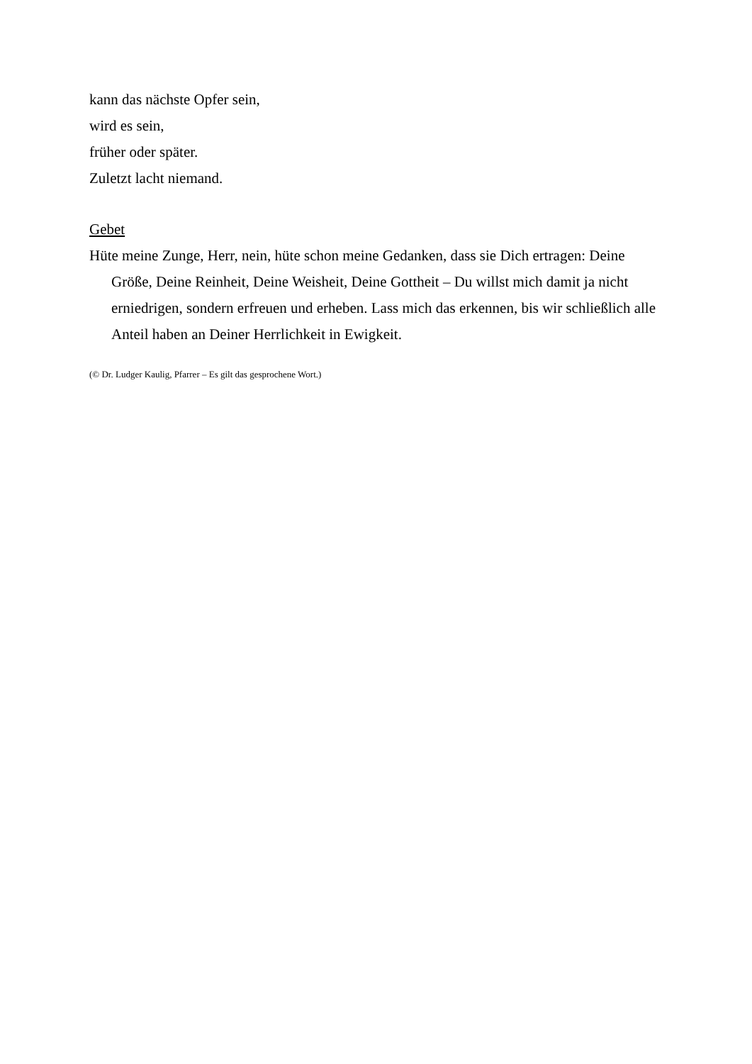kann das nächste Opfer sein,
wird es sein,
früher oder später.
Zuletzt lacht niemand.
Gebet
Hüte meine Zunge, Herr, nein, hüte schon meine Gedanken, dass sie Dich ertragen: Deine Größe, Deine Reinheit, Deine Weisheit, Deine Gottheit – Du willst mich damit ja nicht erniedrigen, sondern erfreuen und erheben. Lass mich das erkennen, bis wir schließlich alle Anteil haben an Deiner Herrlichkeit in Ewigkeit.
(© Dr. Ludger Kaulig, Pfarrer – Es gilt das gesprochene Wort.)